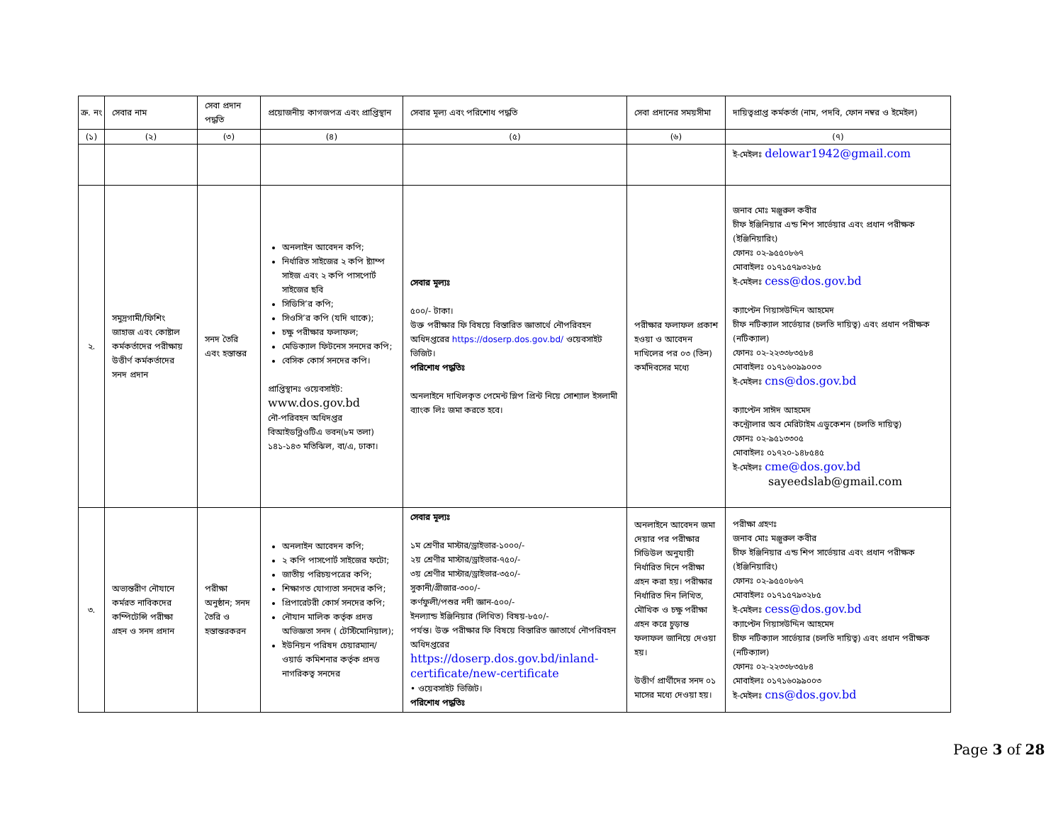| ক্র. নং | সেবার নাম | সেবা প্রদান পদ্ধতি | প্রয়োজনীয় কাগজপত্র এবং প্রাপ্তিস্থান | সেবার মূল্য এবং পরিশোধ পদ্ধতি | সেবা প্রদানের সময়সীমা | দায়িত্বপ্রাপ্ত কর্মকর্তা (নাম, পদবি, ফোন নম্বর ও ইমেইল) |
| --- | --- | --- | --- | --- | --- | --- |
| (১) | (২) | (৩) | (৪) | (৫) | (৬) | (৭) |
| | | | | | | ই-মেইলঃ delowar1942@gmail.com |
| ২. | সমুদ্রগামী/ফিশিং জাহাজ এবং কোষ্টাল কর্মকর্তাদের পরীক্ষায় উত্তীর্ণ কর্মকর্তাদের সনদ প্রদান | সনদ তৈরি এবং হস্তান্তর | অনলাইন আবেদন কপি; নির্ধারিত সাইজের ২ কপি ষ্ট্যাম্প সাইজ এবং ২ কপি পাসপোর্ট সাইজের ছবি সিডিসি’র কপি; সিওসি’র কপি (যদি থাকে); চক্ষু পরীক্ষার ফলাফল; মেডিক্যাল ফিটনেস সনদের কপি; বেসিক কোর্স সনদের কপি। প্রাপ্তিস্থানঃ ওয়েবসাইট: www.dos.gov.bd নৌ-পরিবহন অধিদপ্তর বিআইডব্লিওটিএ ভবন(৮ম তলা) ১৪১-১৪৩ মতিঝিল, বা/এ, ঢাকা। | সেবার মূল্যঃ ৫০০/- টাকা। উক্ত পরীক্ষার ফি বিষয়ে বিস্তারিত জ্ঞাতার্থে নৌপরিবহন অধিদপ্তরের https://doserp.dos.gov.bd/ ওয়েবসাইট ভিজিট। পরিশোধ পদ্ধতিঃ অনলাইনে দাখিলকৃত পেমেন্ট স্লিপ প্রিন্ট নিয়ে সোশ্যাল ইসলামী ব্যাংক লিঃ জমা করতে হবে। | পরীক্ষার ফলাফল প্রকাশ হওয়া ও আবেদন দাখিলের পর ০৩ (তিন) কর্মদিবসের মধ্যে | জনাব মোঃ মঞ্জুরুল কবীর চীফ ইঞ্জিনিয়ার এন্ড শিপ সার্ভেয়ার এবং প্রধান পরীক্ষক (ইঞ্জিনিয়ারিং) ফোনঃ ০২-৯৫৫০৮৬৭ মোবাইলঃ ০১৭১৫৭৯৩২৮৫ ই-মেইলঃ cess@dos.gov.bd ক্যাপ্টেন গিয়াসউদ্দিন আহমেদ চীফ নটিক্যাল সার্ভেয়ার (চলতি দায়িত্ব) এবং প্রধান পরীক্ষক (নটিক্যাল) ফোনঃ ০২-২২৩৩৮৩৫৮৪ মোবাইলঃ ০১৭১৬০৯৯০০৩ ই-মেইলঃ cns@dos.gov.bd ক্যাপ্টেন সাঈদ আহমেদ কন্ট্রোলার অব মেরিটাইম এডুকেশন (চলতি দায়িত্ব) ফোনঃ ০২-৯৫১৩৩০৫ মোবাইলঃ ০১৭২০-১৪৮৫৪৫ ই-মেইলঃ cme@dos.gov.bd sayeedslab@gmail.com |
| ৩. | অভ্যন্তরীণ নৌযানে কর্মরত নাবিকদের কম্পিটেন্সি পরীক্ষা গ্রহন ও সনদ প্রদান | পরীক্ষা অনুষ্ঠান; সনদ তৈরি ও হস্তান্তরকরন | অনলাইন আবেদন কপি; ২ কপি পাসপোর্ট সাইজের ফটো; জাতীয় পরিচয়পত্রের কপি; শিক্ষাগত যোগ্যতা সনদের কপি; প্রিপারেটরী কোর্স সনদের কপি; নৌযান মালিক কর্তৃক প্রদত্ত অভিজ্ঞতা সনদ ( টেস্টিমোনিয়াল); ইউনিয়ন পরিষদ চেয়ারম্যান/ওয়ার্ড কমিশনার কর্তৃক প্রদত্ত নাগরিকত্ব সনদের | সেবার মূল্যঃ ১ম শ্রেণীর মাস্টার/ড্রাইভার-১০০০/- ২য় শ্রেণীর মাস্টার/ড্রাইভার-৭৫০/- ৩য় শ্রেণীর মাস্টার/ড্রাইভার-৩৫০/- সুকানী/গ্রীজার-৩০০/- কর্ণফুলী/পশুর নদী জ্ঞান-৫০০/- ইনল্যান্ড ইঞ্জিনিয়ার (লিখিত) বিষয়-৮৫০/- পর্যন্ত। উক্ত পরীক্ষার ফি বিষয়ে বিস্তারিত জ্ঞাতার্থে নৌপরিবহন অধিদপ্তরের https://doserp.dos.gov.bd/inland-certificate/new-certificate • ওয়েবসাইট ভিজিট। পরিশোধ পদ্ধতিঃ | অনলাইনে আবেদন জমা দেয়ার পর পরীক্ষার সিডিউল অনুযায়ী নির্ধারিত দিনে পরীক্ষা গ্রহন করা হয়। পরীক্ষার নির্ধারিত দিন লিখিত, মৌখিক ও চক্ষু পরীক্ষা গ্রহন করে চুড়ান্ত ফলাফল জানিয়ে দেওয়া হয়। উত্তীর্ণ প্রার্থীদের সনদ ০১ মাসের মধ্যে দেওয়া হয়। | পরীক্ষা গ্রহণঃ জনাব মোঃ মঞ্জুরুল কবীর চীফ ইঞ্জিনিয়ার এন্ড শিপ সার্ভেয়ার এবং প্রধান পরীক্ষক (ইঞ্জিনিয়ারিং) ফোনঃ ০২-৯৫৫০৮৬৭ মোবাইলঃ ০১৭১৫৭৯৩২৮৫ ই-মেইলঃ cess@dos.gov.bd ক্যাপ্টেন গিয়াসউদ্দিন আহমেদ চীফ নটিক্যাল সার্ভেয়ার (চলতি দায়িত্ব) এবং প্রধান পরীক্ষক (নটিক্যাল) ফোনঃ ০২-২২৩৩৮৩৫৮৪ মোবাইলঃ ০১৭১৬০৯৯০০৩ ই-মেইলঃ cns@dos.gov.bd |
Page 3 of 28